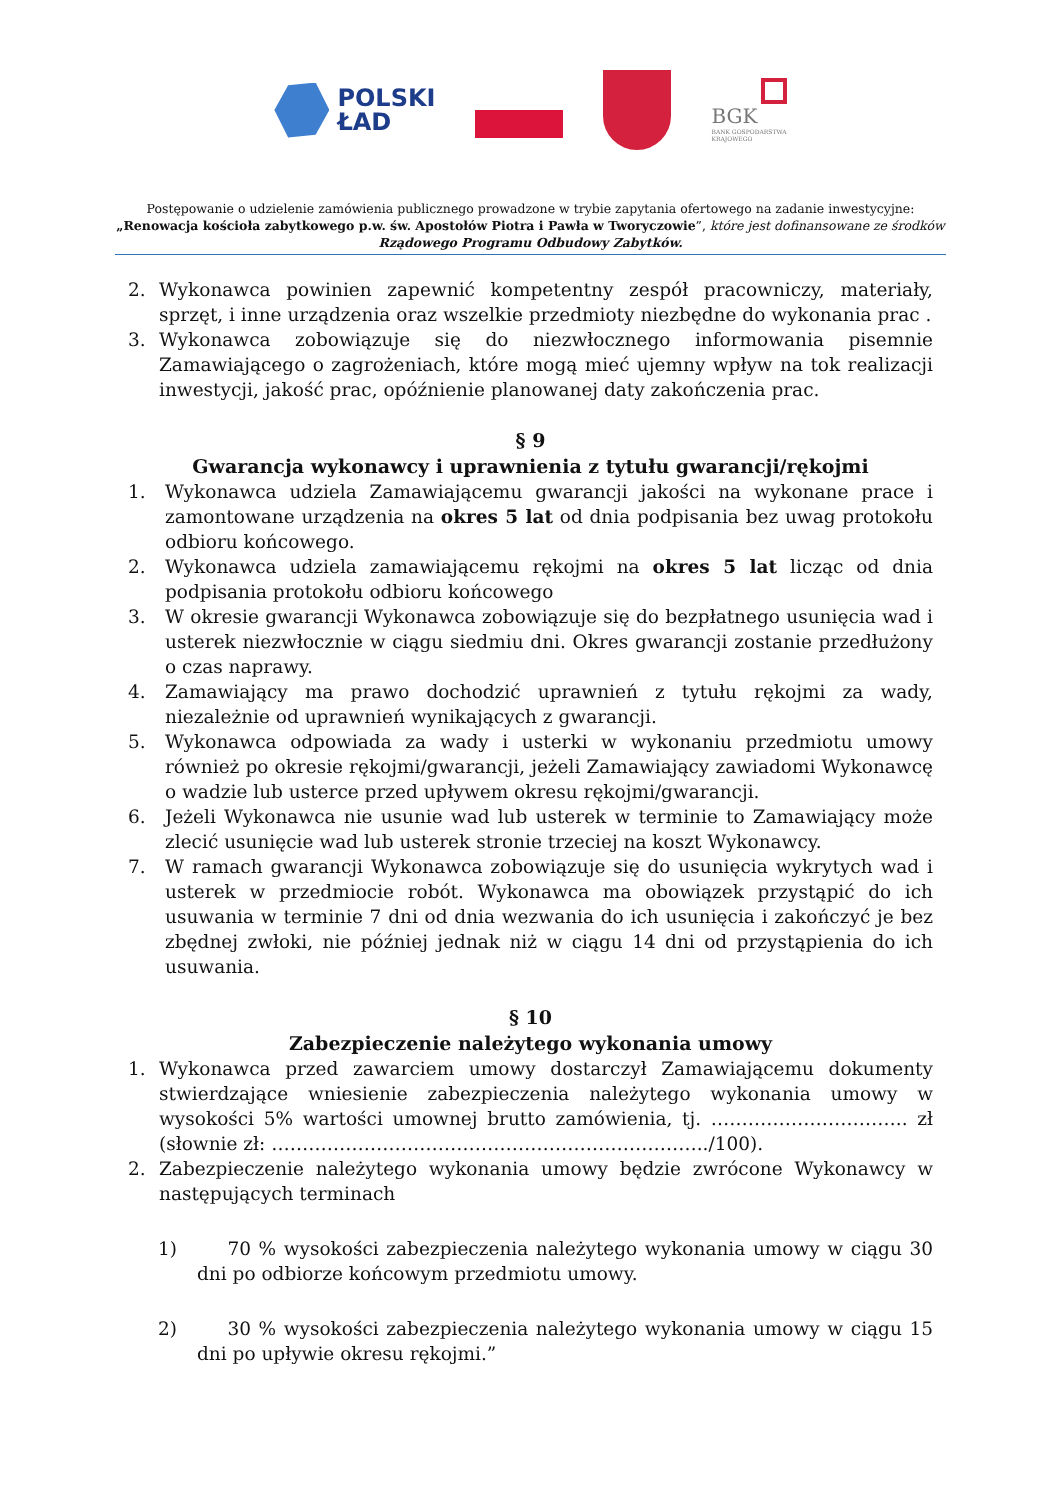POLSKI
ŁAD
BGK
BANK GOSPODARSTWA
KRAJOWEGO
Postępowanie o udzielenie zamówienia publicznego prowadzone w trybie zapytania ofertowego na zadanie inwestycyjne:
„Renowacja kościoła zabytkowego p.w. św. Apostołów Piotra i Pawła w Tworyczowie”, które jest dofinansowane ze środków
Rządowego Programu Odbudowy Zabytków.
2. Wykonawca powinien zapewnić kompetentny zespół pracowniczy, materiały, sprzęt, i inne urządzenia oraz wszelkie przedmioty niezbędne do wykonania prac .
3. Wykonawca zobowiązuje się do niezwłocznego informowania pisemnie Zamawiającego o zagrożeniach, które mogą mieć ujemny wpływ na tok realizacji inwestycji, jakość prac, opóźnienie planowanej daty zakończenia prac.
§ 9
Gwarancja wykonawcy i uprawnienia z tytułu gwarancji/rękojmi
1. Wykonawca udziela Zamawiającemu gwarancji jakości na wykonane prace i zamontowane urządzenia na okres 5 lat od dnia podpisania bez uwag protokołu odbioru końcowego.
2. Wykonawca udziela zamawiającemu rękojmi na okres 5 lat licząc od dnia podpisania protokołu odbioru końcowego
3. W okresie gwarancji Wykonawca zobowiązuje się do bezpłatnego usunięcia wad i usterek niezwłocznie w ciągu siedmiu dni. Okres gwarancji zostanie przedłużony o czas naprawy.
4. Zamawiający ma prawo dochodzić uprawnień z tytułu rękojmi za wady, niezależnie od uprawnień wynikających z gwarancji.
5. Wykonawca odpowiada za wady i usterki w wykonaniu przedmiotu umowy również po okresie rękojmi/gwarancji, jeżeli Zamawiający zawiadomi Wykonawcę o wadzie lub usterce przed upływem okresu rękojmi/gwarancji.
6. Jeżeli Wykonawca nie usunie wad lub usterek w terminie to Zamawiający może zlecić usunięcie wad lub usterek stronie trzeciej na koszt Wykonawcy.
7. W ramach gwarancji Wykonawca zobowiązuje się do usunięcia wykrytych wad i usterek w przedmiocie robót. Wykonawca ma obowiązek przystąpić do ich usuwania w terminie 7 dni od dnia wezwania do ich usunięcia i zakończyć je bez zbędnej zwłoki, nie później jednak niż w ciągu 14 dni od przystąpienia do ich usuwania.
§ 10
Zabezpieczenie należytego wykonania umowy
1. Wykonawca przed zawarciem umowy dostarczył Zamawiającemu dokumenty stwierdzające wniesienie zabezpieczenia należytego wykonania umowy w wysokości 5% wartości umownej brutto zamówienia, tj. ………………………….. zł (słownie zł: ……………………………………………………………../100).
2. Zabezpieczenie należytego wykonania umowy będzie zwrócone Wykonawcy w następujących terminach
1) 70 % wysokości zabezpieczenia należytego wykonania umowy w ciągu 30 dni po odbiorze końcowym przedmiotu umowy.
2) 30 % wysokości zabezpieczenia należytego wykonania umowy w ciągu 15 dni po upływie okresu rękojmi.”